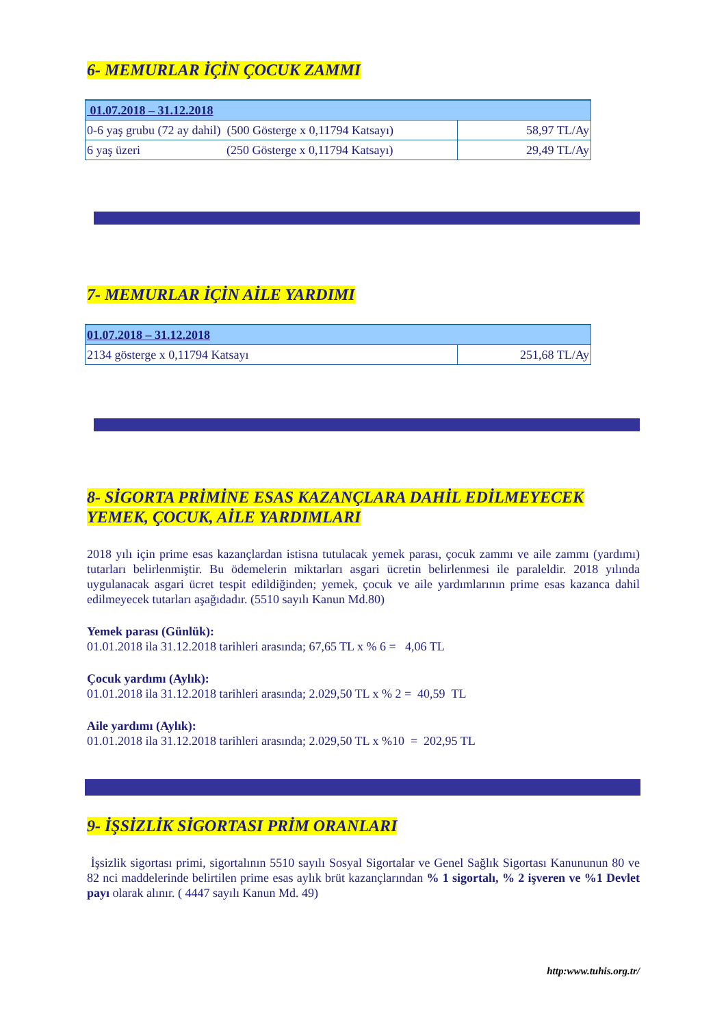6- MEMURLAR İÇİN ÇOCUK ZAMMI
| 01.07.2018 – 31.12.2018 | |
| 0-6 yaş grubu (72 ay dahil) (500 Gösterge x 0,11794 Katsayı) | 58,97 TL/Ay |
| 6 yaş üzeri (250 Gösterge x 0,11794 Katsayı) | 29,49 TL/Ay |
7- MEMURLAR İÇİN AİLE YARDIMI
| 01.07.2018 – 31.12.2018 | |
| 2134 gösterge x 0,11794 Katsayı | 251,68 TL/Ay |
8- SİGORTA PRİMİNE ESAS KAZANÇLARA DAHİL EDİLMEYECEK YEMEK, ÇOCUK, AİLE YARDIMLARI
2018 yılı için prime esas kazançlardan istisna tutulacak yemek parası, çocuk zammı ve aile zammı (yardımı) tutarları belirlenmiştir. Bu ödemelerin miktarları asgari ücretin belirlenmesi ile paraleldir. 2018 yılında uygulanacak asgari ücret tespit edildiğinden; yemek, çocuk ve aile yardımlarının prime esas kazanca dahil edilmeyecek tutarları aşağıdadır. (5510 sayılı Kanun Md.80)
Yemek parası (Günlük):
01.01.2018 ila 31.12.2018 tarihleri arasında; 67,65 TL x % 6 = 4,06 TL
Çocuk yardımı (Aylık):
01.01.2018 ila 31.12.2018 tarihleri arasında; 2.029,50 TL x % 2 = 40,59 TL
Aile yardımı (Aylık):
01.01.2018 ila 31.12.2018 tarihleri arasında; 2.029,50 TL x %10 = 202,95 TL
9- İŞSİZLİK SİGORTASI PRİM ORANLARI
İşsizlik sigortası primi, sigortalının 5510 sayılı Sosyal Sigortalar ve Genel Sağlık Sigortası Kanununun 80 ve 82 nci maddelerinde belirtilen prime esas aylık brüt kazançlarından % 1 sigortalı, % 2 işveren ve %1 Devlet payı olarak alınır. ( 4447 sayılı Kanun Md. 49)
http:www.tuhis.org.tr/